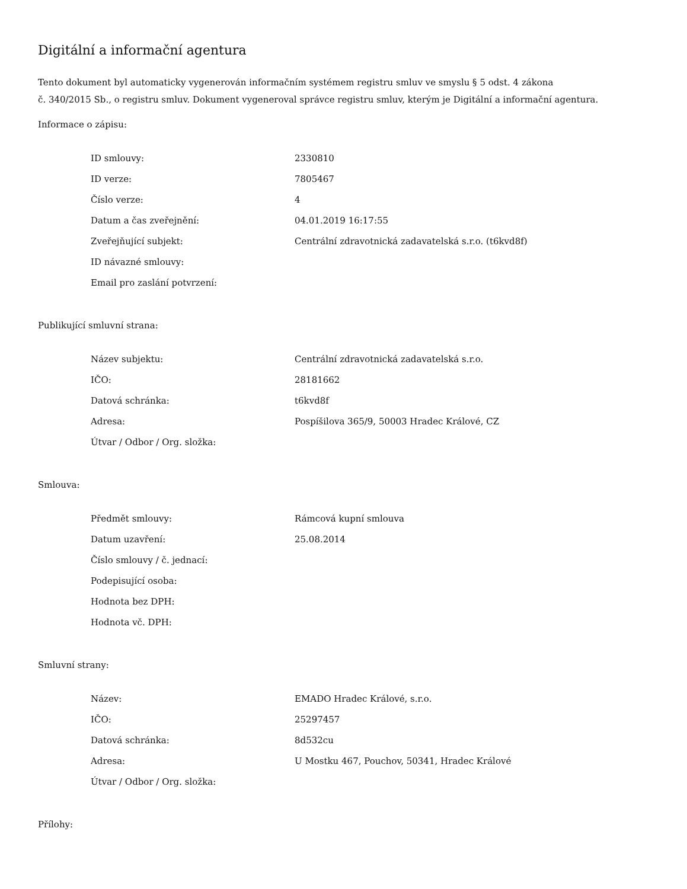Digitální a informační agentura
Tento dokument byl automaticky vygenerován informačním systémem registru smluv ve smyslu § 5 odst. 4 zákona
č. 340/2015 Sb., o registru smluv. Dokument vygeneroval správce registru smluv, kterým je Digitální a informační agentura.
Informace o zápisu:
| ID smlouvy: | 2330810 |
| ID verze: | 7805467 |
| Číslo verze: | 4 |
| Datum a čas zveřejnění: | 04.01.2019 16:17:55 |
| Zveřejňující subjekt: | Centrální zdravotnická zadavatelská s.r.o. (t6kvd8f) |
| ID návazné smlouvy: | |
| Email pro zaslání potvrzení: | |
Publikující smluvní strana:
| Název subjektu: | Centrální zdravotnická zadavatelská s.r.o. |
| IČO: | 28181662 |
| Datová schránka: | t6kvd8f |
| Adresa: | Pospíšilova 365/9, 50003 Hradec Králové, CZ |
| Útvar / Odbor / Org. složka: | |
Smlouva:
| Předmět smlouvy: | Rámcová kupní smlouva |
| Datum uzavření: | 25.08.2014 |
| Číslo smlouvy / č. jednací: | |
| Podepisující osoba: | |
| Hodnota bez DPH: | |
| Hodnota vč. DPH: | |
Smluvní strany:
| Název: | EMADO Hradec Králové, s.r.o. |
| IČO: | 25297457 |
| Datová schránka: | 8d532cu |
| Adresa: | U Mostku 467, Pouchov, 50341, Hradec Králové |
| Útvar / Odbor / Org. složka: | |
Přílohy: